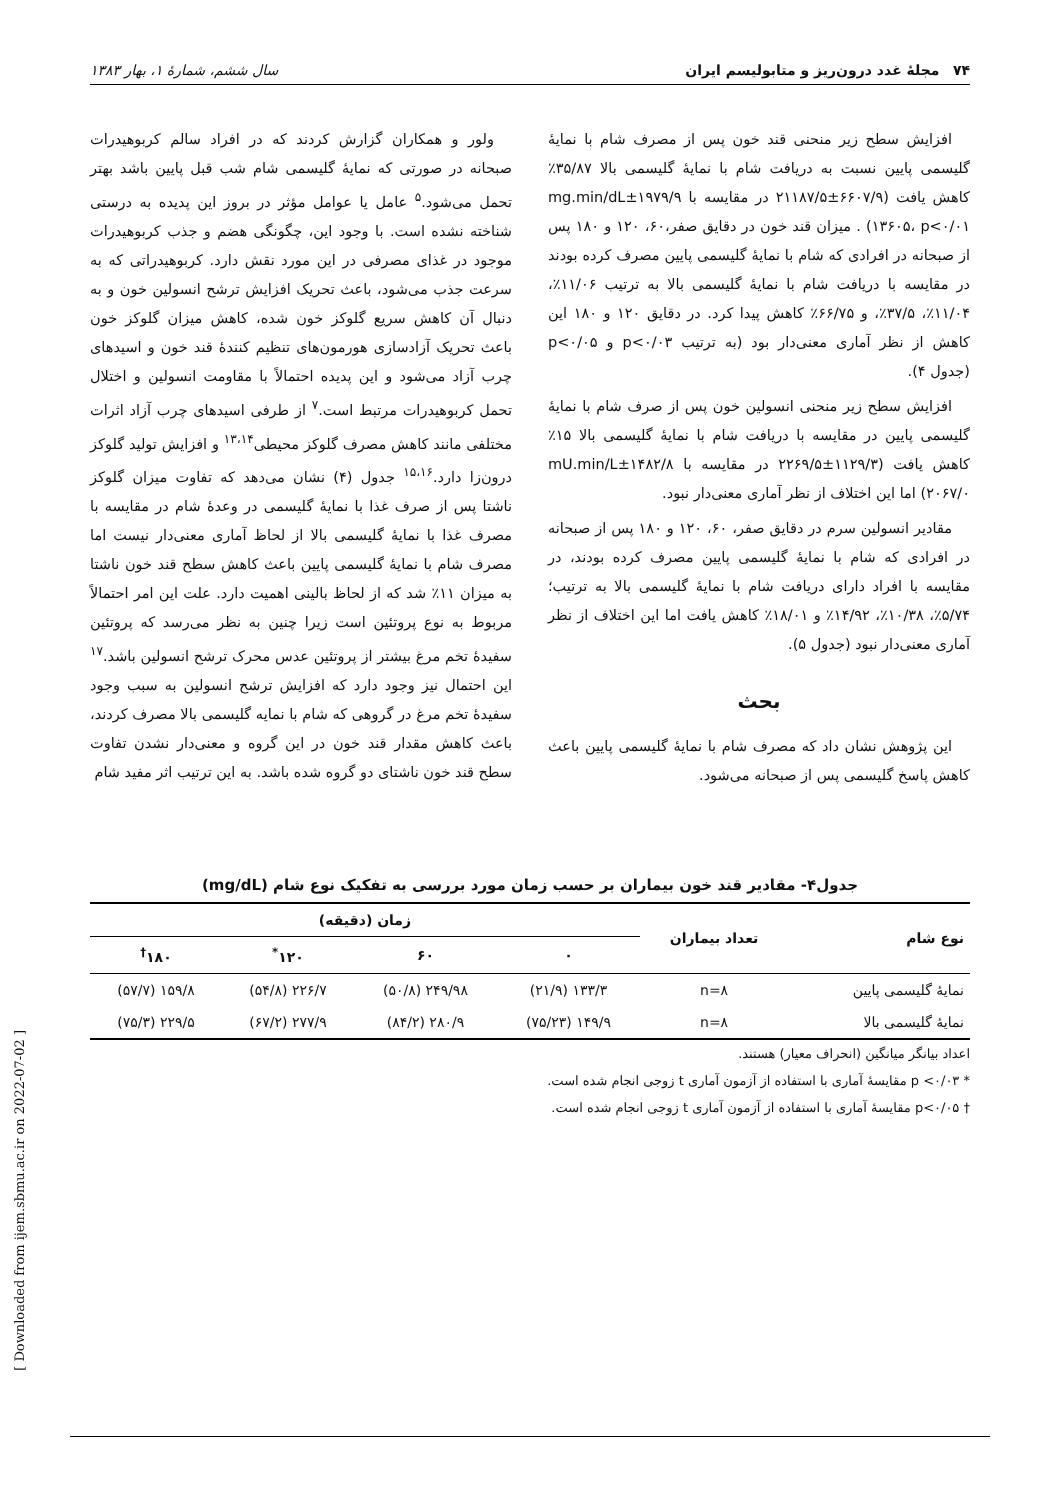۷۴ مجلهٔ غدد درون‌ریز و متابولیسم ایران سال ششم، شمارهٔ ۱، بهار ۱۳۸۳
افزایش سطح زیر منحنی قند خون پس از مصرف شام با نمایهٔ گلیسمی پایین نسبت به دریافت شام با نمایهٔ گلیسمی بالا ۳۵/۸۷٪ کاهش یافت (۶۶۰۷/۹±۲۱۱۸۷/۵ در مقایسه با ۱۹۷۹/۹±mg.min/dL ۱۳۶۰۵، p<۰/۰۱) . میزان قند خون در دقایق صفر،۶۰، ۱۲۰ و ۱۸۰ پس از صبحانه در افرادی که شام با نمایهٔ گلیسمی پایین مصرف کرده بودند در مقایسه با دریافت شام با نمایهٔ گلیسمی بالا به ترتیب ۱۱/۰۶٪، ۱۱/۰۴٪، ۳۷/۵٪، و ۶۶/۷۵٪ کاهش پیدا کرد. در دقایق ۱۲۰ و ۱۸۰ این کاهش از نظر آماری معنی‌دار بود (به ترتیب p<۰/۰۳ و p<۰/۰۵ (جدول ۴).
افزایش سطح زیر منحنی انسولین خون پس از صرف شام با نمایهٔ گلیسمی پایین در مقایسه با دریافت شام با نمایهٔ گلیسمی بالا ۱۵٪ کاهش یافت (۱۱۲۹/۳±۲۲۶۹/۵ در مقایسه با ۱۴۸۲/۸±mU.min/L ۲۰۶۷/۰) اما این اختلاف از نظر آماری معنی‌دار نبود.
مقادیر انسولین سرم در دقایق صفر، ۶۰، ۱۲۰ و ۱۸۰ پس از صبحانه در افرادی که شام با نمایهٔ گلیسمی پایین مصرف کرده بودند، در مقایسه با افراد دارای دریافت شام با نمایهٔ گلیسمی بالا به ترتیب؛ ۵/۷۴٪، ۱۰/۳۸٪، ۱۴/۹۲٪ و ۱۸/۰۱٪ کاهش یافت اما این اختلاف از نظر آماری معنی‌دار نبود (جدول ۵).
بحث
این پژوهش نشان داد که مصرف شام با نمایهٔ گلیسمی پایین باعث کاهش پاسخ گلیسمی پس از صبحانه می‌شود.
ولور و همکاران گزارش کردند که در افراد سالم کربوهیدرات صبحانه در صورتی که نمایهٔ گلیسمی شام شب قبل پایین باشد بهتر تحمل می‌شود.<sup>۵</sup> عامل یا عوامل مؤثر در بروز این پدیده به درستی شناخته نشده است. با وجود این، چگونگی هضم و جذب کربوهیدرات موجود در غذای مصرفی در این مورد نقش دارد. کربوهیدراتی که به سرعت جذب می‌شود، باعث تحریک افزایش ترشح انسولین خون و به دنبال آن کاهش سریع گلوکز خون شده، کاهش میزان گلوکز خون باعث تحریک آزادسازی هورمون‌های تنظیم کنندهٔ قند خون و اسیدهای چرب آزاد می‌شود و این پدیده احتمالاً با مقاومت انسولین و اختلال تحمل کربوهیدرات مرتبط است.<sup>۷</sup> از طرفی اسیدهای چرب آزاد اثرات مختلفی مانند کاهش مصرف گلوکز محیطی<sup>۱۳،۱۴</sup> و افزایش تولید گلوکز درون‌زا دارد.<sup>۱۵،۱۶</sup> جدول (۴) نشان می‌دهد که تفاوت میزان گلوکز ناشتا پس از صرف غذا با نمایهٔ گلیسمی در وعدهٔ شام در مقایسه با مصرف غذا با نمایهٔ گلیسمی بالا از لحاظ آماری معنی‌دار نیست اما مصرف شام با نمایهٔ گلیسمی پایین باعث کاهش سطح قند خون ناشتا به میزان ۱۱٪ شد که از لحاظ بالینی اهمیت دارد. علت این امر احتمالاً مربوط به نوع پروتئین است زیرا چنین به نظر می‌رسد که پروتئین سفیدهٔ تخم مرغ بیشتر از پروتئین عدس محرک ترشح انسولین باشد.<sup>۱۷</sup> این احتمال نیز وجود دارد که افزایش ترشح انسولین به سبب وجود سفیدهٔ تخم مرغ در گروهی که شام با نمایه گلیسمی بالا مصرف کردند، باعث کاهش مقدار قند خون در این گروه و معنی‌دار نشدن تفاوت سطح قند خون ناشتای دو گروه شده باشد. به این ترتیب اثر مفید شام
جدول۴- مقادیر قند خون بیماران بر حسب زمان مورد بررسی به تفکیک نوع شام (mg/dL)
| نوع شام | تعداد بیماران | زمان (دقیقه) | | | |
| --- | --- | --- | --- | --- | --- |
| | | ۰ | ۶۰ | ۱۲۰<sup>*</sup> | ۱۸۰<sup>†</sup> |
| نمایهٔ گلیسمی پایین | n=۸ | ۱۳۳/۳ (۲۱/۹) | ۲۴۹/۹۸ (۵۰/۸) | ۲۲۶/۷ (۵۴/۸) | ۱۵۹/۸ (۵۷/۷) |
| نمایهٔ گلیسمی بالا | n=۸ | ۱۴۹/۹ (۷۵/۲۳) | ۲۸۰/۹ (۸۴/۲) | ۲۷۷/۹ (۶۷/۲) | ۲۲۹/۵ (۷۵/۳) |
اعداد بیانگر میانگین (انحراف معیار) هستند.
* p <۰/۰۳ مقایسهٔ آماری با استفاده از آزمون آماری t زوجی انجام شده است.
† p<۰/۰۵ مقایسهٔ آماری با استفاده از آزمون آماری t زوجی انجام شده است.
[ Downloaded from ijem.sbmu.ac.ir on 2022-07-02 ]